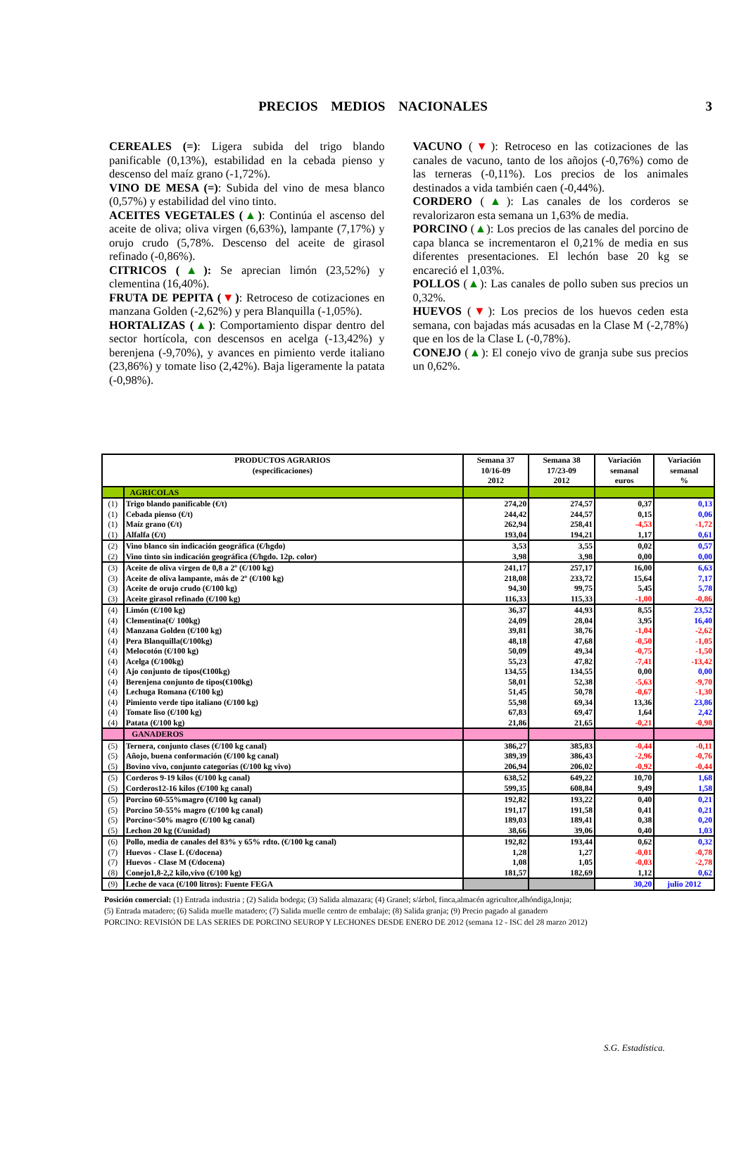PRECIOS MEDIOS NACIONALES 3
CEREALES (=): Ligera subida del trigo blando panificable (0,13%), estabilidad en la cebada pienso y descenso del maíz grano (-1,72%).
VINO DE MESA (=): Subida del vino de mesa blanco (0,57%) y estabilidad del vino tinto.
ACEITES VEGETALES (▲): Continúa el ascenso del aceite de oliva; oliva virgen (6,63%), lampante (7,17%) y orujo crudo (5,78%. Descenso del aceite de girasol refinado (-0,86%).
CITRICOS (▲): Se aprecian limón (23,52%) y clementina (16,40%).
FRUTA DE PEPITA (▼): Retroceso de cotizaciones en manzana Golden (-2,62%) y pera Blanquilla (-1,05%).
HORTALIZAS (▲): Comportamiento dispar dentro del sector hortícola, con descensos en acelga (-13,42%) y berenjena (-9,70%), y avances en pimiento verde italiano (23,86%) y tomate liso (2,42%). Baja ligeramente la patata (-0,98%).
VACUNO (▼): Retroceso en las cotizaciones de las canales de vacuno, tanto de los añojos (-0,76%) como de las terneras (-0,11%). Los precios de los animales destinados a vida también caen (-0,44%).
CORDERO (▲): Las canales de los corderos se revalorizaron esta semana un 1,63% de media.
PORCINO (▲): Los precios de las canales del porcino de capa blanca se incrementaron el 0,21% de media en sus diferentes presentaciones. El lechón base 20 kg se encareció el 1,03%.
POLLOS (▲): Las canales de pollo suben sus precios un 0,32%.
HUEVOS (▼): Los precios de los huevos ceden esta semana, con bajadas más acusadas en la Clase M (-2,78%) que en los de la Clase L (-0,78%).
CONEJO (▲): El conejo vivo de granja sube sus precios un 0,62%.
| PRODUCTOS AGRARIOS (especificaciones) | | Semana 37 10/16-09 2012 | Semana 38 17/23-09 2012 | Variación semanal euros | Variación semanal % |
| --- | --- | --- | --- | --- | --- |
| | AGRICOLAS | | | | |
| (1) | Trigo blando panificable (€/t) | 274,20 | 274,57 | 0,37 | 0,13 |
| (1) | Cebada pienso (€/t) | 244,42 | 244,57 | 0,15 | 0,06 |
| (1) | Maíz grano (€/t) | 262,94 | 258,41 | -4,53 | -1,72 |
| (1) | Alfalfa (€/t) | 193,04 | 194,21 | 1,17 | 0,61 |
| (2) | Vino blanco sin indicación geográfica (€/hgdo) | 3,53 | 3,55 | 0,02 | 0,57 |
| (2) | Vino tinto sin indicación geográfica (€/hgdo. 12p. color) | 3,98 | 3,98 | 0,00 | 0,00 |
| (3) | Aceite de oliva virgen de 0,8 a 2º (€/100 kg) | 241,17 | 257,17 | 16,00 | 6,63 |
| (3) | Aceite de oliva lampante, más de 2º (€/100 kg) | 218,08 | 233,72 | 15,64 | 7,17 |
| (3) | Aceite de orujo crudo (€/100 kg) | 94,30 | 99,75 | 5,45 | 5,78 |
| (3) | Aceite girasol refinado (€/100 kg) | 116,33 | 115,33 | -1,00 | -0,86 |
| (4) | Limón (€/100 kg) | 36,37 | 44,93 | 8,55 | 23,52 |
| (4) | Clementina(€/ 100kg) | 24,09 | 28,04 | 3,95 | 16,40 |
| (4) | Manzana Golden (€/100 kg) | 39,81 | 38,76 | -1,04 | -2,62 |
| (4) | Pera Blanquilla(€/100kg) | 48,18 | 47,68 | -0,50 | -1,05 |
| (4) | Melocotón (€/100 kg) | 50,09 | 49,34 | -0,75 | -1,50 |
| (4) | Acelga (€/100kg) | 55,23 | 47,82 | -7,41 | -13,42 |
| (4) | Ajo conjunto de tipos(€100kg) | 134,55 | 134,55 | 0,00 | 0,00 |
| (4) | Berenjena conjunto de tipos(€100kg) | 58,01 | 52,38 | -5,63 | -9,70 |
| (4) | Lechuga Romana (€/100 kg) | 51,45 | 50,78 | -0,67 | -1,30 |
| (4) | Pimiento verde tipo italiano (€/100 kg) | 55,98 | 69,34 | 13,36 | 23,86 |
| (4) | Tomate liso (€/100 kg) | 67,83 | 69,47 | 1,64 | 2,42 |
| (4) | Patata (€/100 kg) | 21,86 | 21,65 | -0,21 | -0,98 |
| | GANADEROS | | | | |
| (5) | Ternera, conjunto clases (€/100 kg canal) | 386,27 | 385,83 | -0,44 | -0,11 |
| (5) | Añojo, buena conformación (€/100 kg canal) | 389,39 | 386,43 | -2,96 | -0,76 |
| (5) | Bovino vivo, conjunto categorías (€/100 kg vivo) | 206,94 | 206,02 | -0,92 | -0,44 |
| (5) | Corderos 9-19 kilos (€/100 kg canal) | 638,52 | 649,22 | 10,70 | 1,68 |
| (5) | Corderos12-16 kilos (€/100 kg canal) | 599,35 | 608,84 | 9,49 | 1,58 |
| (5) | Porcino 60-55%magro (€/100 kg canal) | 192,82 | 193,22 | 0,40 | 0,21 |
| (5) | Porcino 50-55% magro (€/100 kg canal) | 191,17 | 191,58 | 0,41 | 0,21 |
| (5) | Porcino<50% magro (€/100 kg canal) | 189,03 | 189,41 | 0,38 | 0,20 |
| (5) | Lechon 20 kg (€/unidad) | 38,66 | 39,06 | 0,40 | 1,03 |
| (6) | Pollo, media de canales del 83% y 65% rdto. (€/100 kg canal) | 192,82 | 193,44 | 0,62 | 0,32 |
| (7) | Huevos - Clase L (€/docena) | 1,28 | 1,27 | -0,01 | -0,78 |
| (7) | Huevos - Clase M (€/docena) | 1,08 | 1,05 | -0,03 | -2,78 |
| (8) | Conejo1,8-2,2 kilo,vivo (€/100 kg) | 181,57 | 182,69 | 1,12 | 0,62 |
| (9) | Leche de vaca (€/100 litros): Fuente FEGA | | | 30,20 | julio 2012 |
Posición comercial: (1) Entrada industria ; (2) Salida bodega; (3) Salida almazara; (4) Granel; s/árbol, finca,almacén agricultor,alhóndiga,lonja;
(5) Entrada matadero; (6) Salida muelle matadero; (7) Salida muelle centro de embalaje; (8) Salida granja; (9) Precio pagado al ganadero
PORCINO: REVISIÓN DE LAS SERIES DE PORCINO SEUROP Y LECHONES DESDE ENERO DE 2012 (semana 12 - ISC del 28 marzo 2012)
S.G. Estadística.